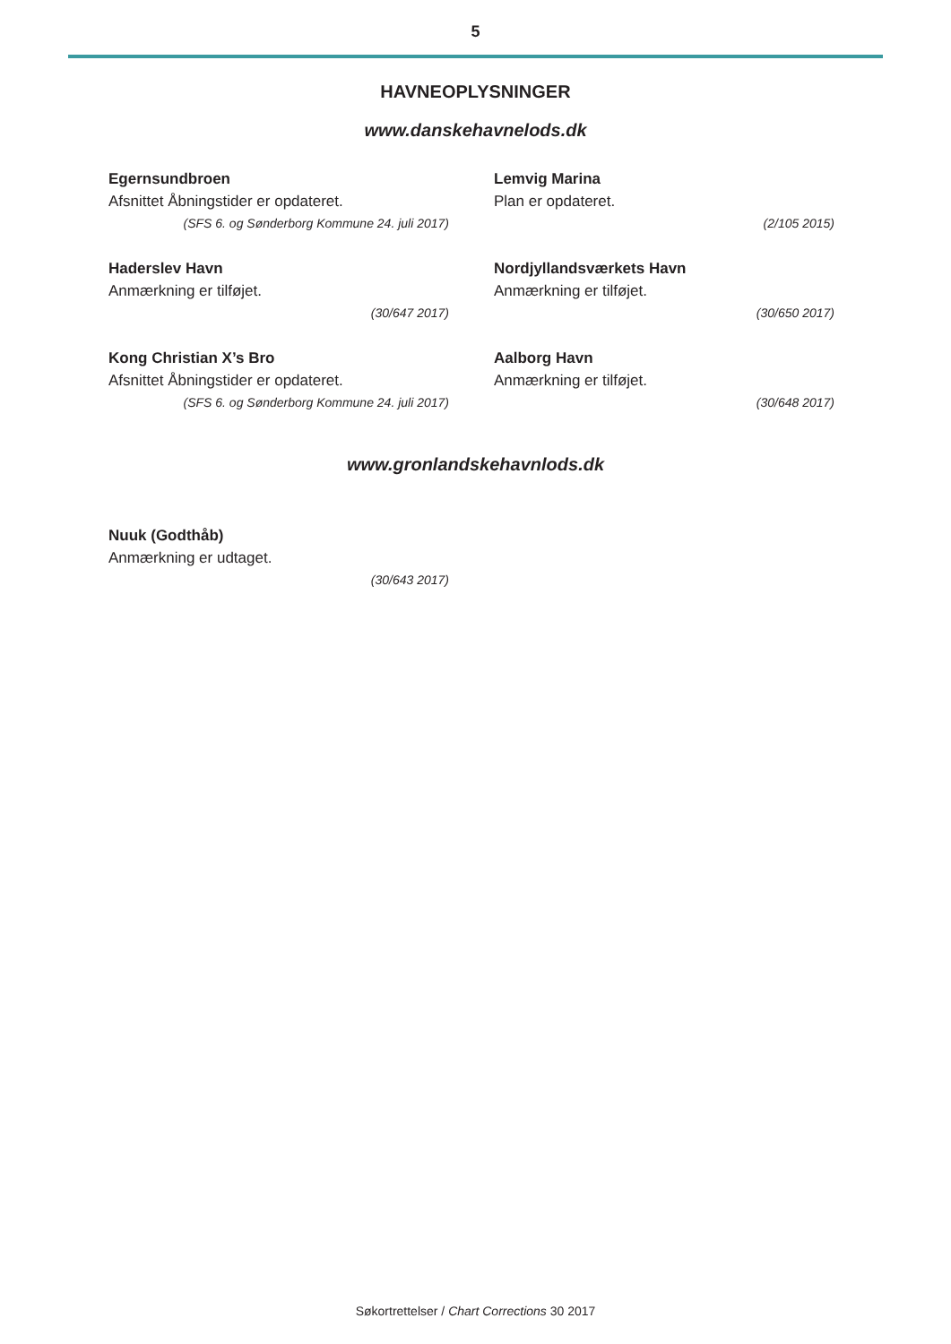5
HAVNEOPLYSNINGER
www.danskehavnelods.dk
Egernsundbroen
Afsnittet Åbningstider er opdateret.
(SFS 6. og Sønderborg Kommune 24. juli 2017)
Lemvig Marina
Plan er opdateret.
(2/105 2015)
Haderslev Havn
Anmærkning er tilføjet.
(30/647 2017)
Nordjyllandsværkets Havn
Anmærkning er tilføjet.
(30/650 2017)
Kong Christian X’s Bro
Afsnittet Åbningstider er opdateret.
(SFS 6. og Sønderborg Kommune 24. juli 2017)
Aalborg Havn
Anmærkning er tilføjet.
(30/648 2017)
www.gronlandskehavnlods.dk
Nuuk (Godthåb)
Anmærkning er udtaget.
(30/643 2017)
Søkortrettelser / Chart Corrections 30 2017